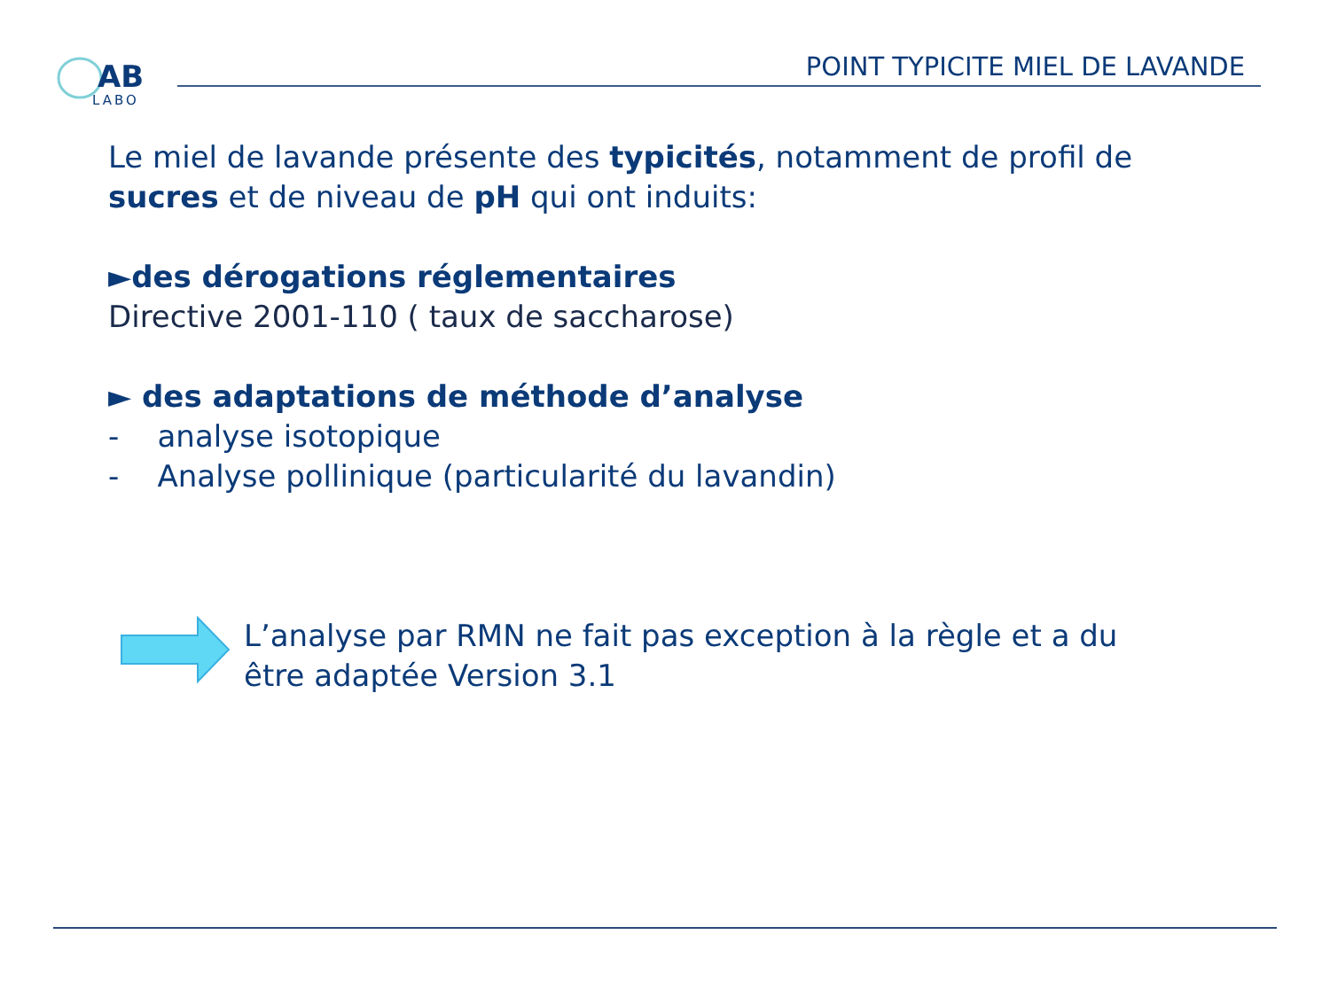AB
LABO
POINT TYPICITE MIEL DE LAVANDE
Le miel de lavande présente des typicités, notamment de profil de sucres et de niveau de pH qui ont induits:
►des dérogations réglementaires
Directive 2001-110 ( taux de saccharose)
► des adaptations de méthode d’analyse
- analyse isotopique
- Analyse pollinique (particularité du lavandin)
L’analyse par RMN ne fait pas exception à la règle et a du être adaptée Version 3.1